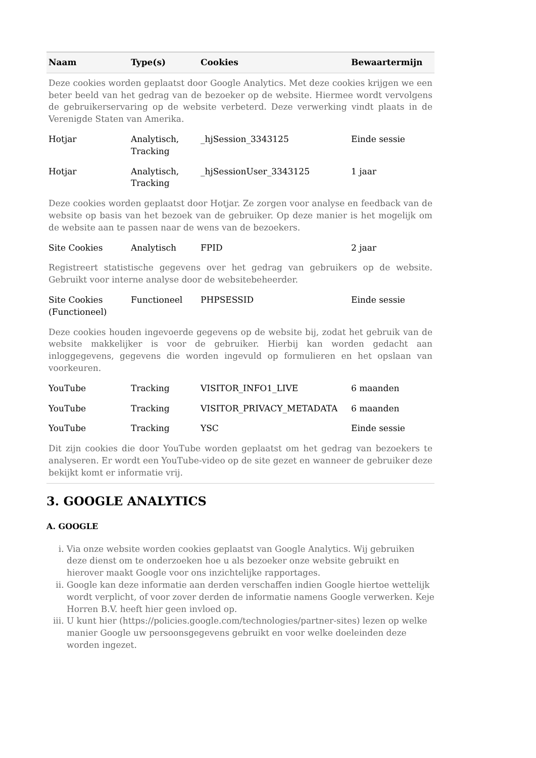| Naam | Type(s) | Cookies | Bewaartermijn |
| --- | --- | --- | --- |
| Deze cookies worden geplaatst door Google Analytics. Met deze cookies krijgen we een beter beeld van het gedrag van de bezoeker op de website. Hiermee wordt vervolgens de gebruikerservaring op de website verbeterd. Deze verwerking vindt plaats in de Verenigde Staten van Amerika. | | | |
| Hotjar | Analytisch, Tracking | _hjSession_3343125 | Einde sessie |
| Hotjar | Analytisch, Tracking | _hjSessionUser_3343125 | 1 jaar |
| Deze cookies worden geplaatst door Hotjar. Ze zorgen voor analyse en feedback van de website op basis van het bezoek van de gebruiker. Op deze manier is het mogelijk om de website aan te passen naar de wens van de bezoekers. | | | |
| Site Cookies | Analytisch | FPID | 2 jaar |
| Registreert statistische gegevens over het gedrag van gebruikers op de website. Gebruikt voor interne analyse door de websitebeheerder. | | | |
| Site Cookies (Functioneel) | Functioneel | PHPSESSID | Einde sessie |
| Deze cookies houden ingevoerde gegevens op de website bij, zodat het gebruik van de website makkelijker is voor de gebruiker. Hierbij kan worden gedacht aan inloggegevens, gegevens die worden ingevuld op formulieren en het opslaan van voorkeuren. | | | |
| YouTube | Tracking | VISITOR_INFO1_LIVE | 6 maanden |
| YouTube | Tracking | VISITOR_PRIVACY_METADATA | 6 maanden |
| YouTube | Tracking | YSC | Einde sessie |
| Dit zijn cookies die door YouTube worden geplaatst om het gedrag van bezoekers te analyseren. Er wordt een YouTube-video op de site gezet en wanneer de gebruiker deze bekijkt komt er informatie vrij. | | | |
3. GOOGLE ANALYTICS
A. GOOGLE
i. Via onze website worden cookies geplaatst van Google Analytics. Wij gebruiken deze dienst om te onderzoeken hoe u als bezoeker onze website gebruikt en hierover maakt Google voor ons inzichtelijke rapportages.
ii. Google kan deze informatie aan derden verschaffen indien Google hiertoe wettelijk wordt verplicht, of voor zover derden de informatie namens Google verwerken. Keje Horren B.V. heeft hier geen invloed op.
iii. U kunt hier (https://policies.google.com/technologies/partner-sites) lezen op welke manier Google uw persoonsgegevens gebruikt en voor welke doeleinden deze worden ingezet.